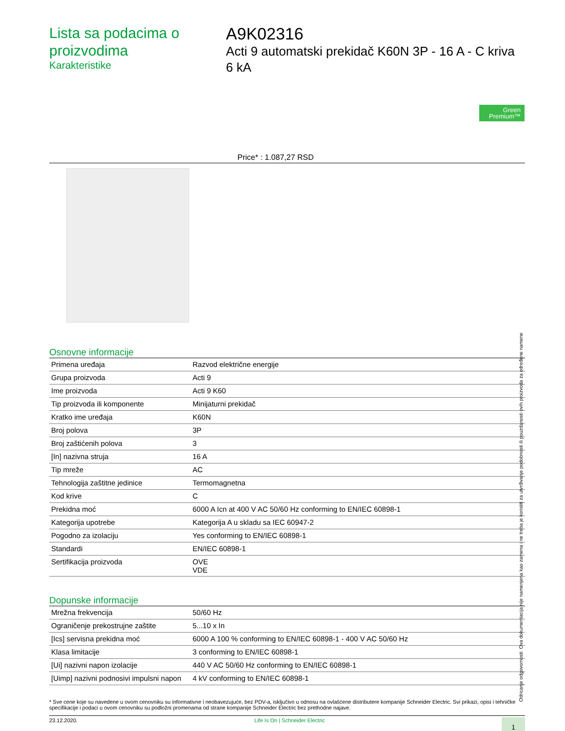Lista sa podacima o proizvodima
Karakteristike
A9K02316
Acti 9 automatski prekidač K60N 3P - 16 A - C kriva 6 kA
Green Premium™
Price* : 1.087,27 RSD
Osnovne informacije
| Primena uređaja | Razvod električne energije |
| Grupa proizvoda | Acti 9 |
| Ime proizvoda | Acti 9 K60 |
| Tip proizvoda ili komponente | Minijaturni prekidač |
| Kratko ime uređaja | K60N |
| Broj polova | 3P |
| Broj zaštićenih polova | 3 |
| [In] nazivna struja | 16 A |
| Tip mreže | AC |
| Tehnologija zaštitne jedinice | Termomagnetna |
| Kod krive | C |
| Prekidna moć | 6000 A Icn at 400 V AC 50/60 Hz conforming to EN/IEC 60898-1 |
| Kategorija upotrebe | Kategorija A u skladu sa IEC 60947-2 |
| Pogodno za izolaciju | Yes conforming to EN/IEC 60898-1 |
| Standardi | EN/IEC 60898-1 |
| Sertifikacija proizvoda | OVE VDE |
Dopunske informacije
| Mrežna frekvencija | 50/60 Hz |
| Ograničenje prekostrujne zaštite | 5...10 x In |
| [Ics] servisna prekidna moć | 6000 A 100 % conforming to EN/IEC 60898-1 - 400 V AC 50/60 Hz |
| Klasa limitacije | 3 conforming to EN/IEC 60898-1 |
| [Ui] nazivni napon izolacije | 440 V AC 50/60 Hz conforming to EN/IEC 60898-1 |
| [Uimp] nazivni podnosivi impulsni napon | 4 kV conforming to EN/IEC 60898-1 |
* Sve cene koje su navedene u ovom cenovniku su informativne i neobavezujuće, bez PDV-a, isključivo u odnosu na ovlašćene distributere kompanije Schneider Electric. Svi prikazi, opisi i tehničke specifikacije i podaci u ovom cenovniku su podložni promenama od strane kompanije Schneider Electric bez prethodne najave.
23.12.2020. Life Is On | Schneider Electric 1
Odricanje odgovornosti: Ova dokumentacija nije namenjena kao zamena i ne treba je koristiti za utvrđivanje podobnosti ili pouzdanosti ovih proizvoda za određene namene